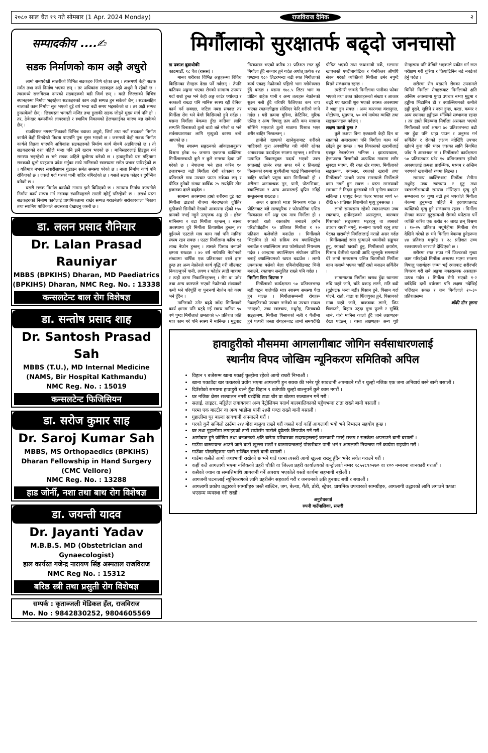२०८० साल चैत १९ गते सोमबार (1 Apr. 2024 Monday) राजविराज दैनिक २
सम्पादकीय ....✍
सडक निर्माणको काम अझै अधुरो
लामो समयदेखी सप्तरीको विभिन्न सडकहरु जिर्ण रहेका छन् । त्यसमध्ये केही सडक मर्मत तथा नयाँ निर्माण भएका छन् । तर अधिकांश सडकहरु अझै अधुरो नै रहेको छ । त्यसमध्ये राजविराज नगरको सडकहरुको बढी जिर्ण छन् । यस्तै जिल्लाको विभिन्न स्थानहरुमा निर्माण भइरहेका सडकहरुको काम अझै सम्पन्न हुन सकेको छैन् । सडकसहित नालाको काम निर्माण सुरु भएको दुई वर्ष भन्दा बढी समय भइसकेको छ । तर अझै सम्पन्न हुनसकेको छैन् । छिन्नमस्ता भगवती मन्दिर तथा हुलाकी सडक जोड्ने मुख्य मार्ग पनि हो । तर, ठेकेदार कम्पनीको लापरवाही र स्थानिय निकायको हेलचक्राईका कारण बन्न सकेको छैन् ।
राजविराज नगरपालिकाको विभिन्न वडाका अधुरो, जिर्ण तथा नयाँ सडकको निर्माण कार्यले केही दिनदेखी तिब्रता पाएपनि पुनः सुस्त भएको छ । जसमध्ये केही सडक निर्माण कार्यले तिब्रता पाएपनि अधिकांश सडकहरुको निर्माण कार्य बीचमै अडकिएको छ । ती सडकहरुको दशा पहिले भन्दा पनि झनै खराब भएको छ । मानिसहरुलाई हिडडुल गर्न समस्या भइरहेको छ भने सडक अहिले धुलोमय बनेको छ । हावाहुरीको यस महिनामा सडकको धुलो घरहरुमा प्रवेश गर्नुका साथै मानिसको स्वास्थ्यमा समेत प्रभाव पारिरहेको छ । यतिमात्र नभएर सवारीसाधन गुडाउन समेत समस्या परेको छ । नाला निर्माण कार्य पनि रोकिएको छ । जसले गर्दा घरको पानी बाहिर बगिरहेको छ । यसले सडक फोहर र दुर्गन्धित बनेको छ ।
यसरी सडक निर्माण कार्यको नाममा झनै बिग्रिएको छ । समयमा निर्माण कम्पनीले निर्माण कार्य सम्पन्न गर्न नसक्दा स्थानियहरुले सास्ती व्होर्नु परिरहेको छ । तसर्थ यस्ता सडकहरुको निर्माण कार्यलाई प्राथमिकतामा राखेर सम्पन्न गराउनेतर्फ सरोकारवाला निकाय तथा स्थानिय पालिकाले अग्रसरता देखाउनु जरुरी छ ।
डा. ललन प्रसाद रौनियार
Dr. Lalan Prasad Rauniyar
MBBS (BPKIHS) Dharan, MD Paediatrics (BPKIHS) Dharan, NMC Reg. No. : 13338
कन्सलटेन्ट बाल रोग विशेषज्ञ
डा. सन्तोष प्रसाद शाह
Dr. Santosh Prasad Sah
MBBS (T.U.), MD Internal Medicine (NAMS, Bir Hospital Kathmandu)
NMC Reg. No. : 15019
कन्सलटेन्ट फिजिसियन
डा. सरोज कुमार साह
Dr. Saroj Kumar Sah
MBBS, MS Orthopaedics (BPKIHS) Dharan Fellowship in Hand Surgery (CMC Vellore)
NMC Reg. No. : 13288
हाड जोर्नी, नशा तथा बाथ रोग विशेषज्ञ
डा. जयन्ती यादव
Dr. Jayanti Yadav
M.B.B.S. MD (Obstetrician and Gynaecologist)
हाल कार्यरत गजेन्द्र नारायण सिंह अस्पताल राजविराज
NMC Reg No. : 15312
बरिष्ठ स्त्री तथा प्रसुती रोग विशेषज्ञ
सम्पर्क : कृताञ्जली मेडिकल हँल, राजविराज
Mo. No : 9842830252, 9804605569
मिर्गौलाको सुरक्षातर्फ बढ्दो जनचासो
डा प्रकाश बुढाथोकी
काठमाडौँ, १८ चैत (रासस) ।
मानव शरीरका विभिन्न अङ्गहरूमा विविध किसिमका रोगहरू देखा पर्ने गर्दछन् । तैपनि कतिपय अङ्गमा भएका रोगको सामान्य उपचार गर्दा राम्रो हुन्छ भने केही अङ्ग काटेर फ्याँक्दा र नक्कली राख्दा पनि मानिस स्वस्थ रही दैनिक कार्य गर्न सक्दछ, जटिल नबन्न सक्दछ तर मिर्गौला रोग भने बेग्लै किसिमको हुने गर्दछ । यसमा मिर्गौला बेकम्मा हुँदा कतिका लागि सम्पत्ति विनाशको ठूलो बाटो बन्ने गरेको छ भने सर्वसाधारणका लागि मृत्युको कारण बन्दै आएको छ ।
विश्व स्वास्थ्य सङ्गठनको आँकडाअनुसार विश्वमा हरेक १० जनामा एकजना व्यक्तिमा मिर्गौलासम्बन्धी कुनै न कुनै समस्या देखा पर्ने गरेको छ । नेपालमा भने हाल करिब १० हजारभन्दा बढी मिर्गौला रोगी रहेकामा १० प्रतिशतले मात्र उपचार पाउन सकेका छन् र पीडित हुनेको संख्या वार्षिक २५ सयदेखि तीन हजारका दरले बढ्दैछ ।
सामान्य अवस्थामा हाम्रो शरीरमा दुई वटा मिर्गौला ढाडको बीचमा मेरुदण्डको दुवैतिर मुठीजत्रो सिमीको गेडाको आकारमा रहेको १५० ग्रामको नभई नहुने उत्सृजक अङ्ग हो । हरेक मानिसमा २ वटा मिर्गौला रहन्छन् । स्वस्थ अवस्थामा दुवै मिर्गौला क्रियाशील हुन्छन् तर दुईमध्ये एउटाले मात्र काम गर्दा पनि मानिस स्वस्थ रहन सक्छ । एउटा मिर्गौलामा करिब १३ लाख नेफ्रोन हुन्छन् । त्यसले पिसाब बनाउने क्षमता राख्दछ । ४० वर्ष नाघेपछि नेफ्रोनको संख्यामा वार्षिक एक प्रतिशतका दरले ह्रास हुन्छ तर अन्य नेफ्रोनले कार्य वृद्धि गरी जीउबाट निकाल्नुपर्ने पानी, लवण र फोहोर त्यही मात्रामा र त्यही दरमा निकालिरहन्छन् । रोग वा उमेर तथा अन्य कारणले भएको नेफ्रोनको संख्याको कमी भने परिपूर्ति वा पुनःनयाँ नेफ्रोन बन्ने काम भने हुँदैन ।
मानिसको उमेर बढ्दै जाँदा मिर्गौलाको कार्य क्षमता पनि घट्दै गई स्वस्थ मानिस ९० वर्ष पुग्दा मिर्गौलाले क्षमताको ५० प्रतिशत जति मात्र काम गरे पनि स्वस्थ नै मानिन्छ । मुटुबाट निस्कासन भएको करिब २२ प्रतिशत रगत दुई मिर्गौला हुँदै सञ्चार हुने गर्दछ अर्थात् प्रत्येक २४ घण्टामा १८० लिटरभन्दा बढी रगत मिर्गौलाको कार्य एकाइ नेफ्रोनको पहिलो भाग ग्लोमेरुलस हुँदै बग्दछ । यसमा १७८.५ लिटर भाग वा प्रोटिन बाहेक पानी र अन्य तत्वहरू नेफ्रोनको सुक्ष्म नली हुँदै वरिपरि फैलिएका कम चाप भएका रक्तनलीद्वारा सोसिएर फेरि शरीरमै जाने गर्दछ । यसै क्रममा युरिया, क्रेटिनिन, युरिक एसिड र अन्य विषालु तत्व अति कम मात्रामा सोसिने भएकाले ठूलो मात्रामा पिसाब भएर शरीर बाहिर निस्कन्छन् ।
हामीले खाएको खानेकुराबाट शरीरले चाहिएको कुरा अवशोषित गरी बाँकी रहेका अनावश्यक पदार्थहरू रगतमा रहन्छन् । शरीरमा उत्पादित विकारयुक्त पदार्थ भएको उक्त रगतलाई छानेर रगत सफा गर्ने र तिनलाई पिसाबको रुपमा मुत्रथैलीमा पठाई पिसाबमार्फत बाहिर फ्याँक्ने प्रमुख काम मिर्गौलाको हो । शरीरमा अनावश्यक नून, पानी, पोटासियम, क्याल्सियम र अन्य आयनलाई थुप्रिन नदिई सन्तुलनमा राख्दछ ।
अम्ल र क्षारको मात्रा नियन्त्रण गर्दछ । प्रोटिनबाट बन्ने सल्फ्युरिक र फोस्फोरिक एसिड निस्कासन गर्ने अङ्ग एक मात्र मिर्गौला हो । रगतको रातो रक्तकोष बनाउने हर्मोन एरिथ्रोपोइटीन ९० प्रतिशत मिर्गौला र १० प्रतिशत कलेजोले बनाउँछ । मिर्गौलाले भिटामिन डी को सक्रिय रुप क्याल्सिट्रोल बनाउँछ र क्याल्सियम तथा फोस्फेटको नियन्त्रण गर्दछ । आन्द्रामा क्याल्सियम संयोजन प्रोटिन बनाई क्याल्सियमको खपत बढाउँछ । लामो उपवासमा बसेको बेला एमिनोएसिडबाट चिनी बनाउने, रक्तचाप सन्तुलित राख्ने पनि गर्दछ ।
मिर्गौला किन बिग्रन्छ ?
मिर्गौलाको कार्यक्षमता ५० प्रतिशतभन्दा बढी घट्न थालेपछि मात्र स्वास्थ्य समस्या पैदा हुन थाल्छ । मिर्गौलासम्बन्धी रोगहरू नेफ्राइटिसको उपचार नगरेको वा उपचार सफल नभएको, उच्च रक्तचाप, मधुमेह, पिसाबको सङ्क्रमण, मिर्गौला पिसाबको नली र थैलीमा हुने पत्थरी जस्ता रोगहरूबाट लामो समयदेखि पीडित भएको तथा जथाभावी मर्के, भटमास खाएजस्तै एण्टीबायोटिक र पेनकिलर औषधि सेवन गरेको व्यक्तिको मिर्गौला उमेर नपुग्दै बिग्रने सम्भावना रहन्छ ।
त्यसैगरी जन्मदै मिर्गौलामा पानीका फोका भएको तथा उक्त फोकाहरूको संख्या र आकार बढ्दै गए खराबी शुरु भएको वयस्क अवस्थामा नै थाहा हुन सक्छ । अन्य कारणमा वंशानुगत, मोटोपना, धुम्रपान, ५० वर्ष नाघेका व्यक्ति तथा सङ्क्रमणहरू पर्दछन् ।
लक्षण कस्तो हुन्छ ?
कुनै लक्षण बिना एक्कासी केही दिन वा साताको अन्तरालमा पनि मिर्गौला काम गर्न छोड्ने हुन सक्छ । यस विकासको खराबीलाई एक्युट रेनलफेलर भनिन्छ । झाडापखाला, हैजाजस्ता बिरामीको अत्यधिक मात्रामा शरीर सुक्खा भएमा, धेरै रगत खेर गएमा, मिर्गौलाको सङ्क्रमण, क्यान्सर, रगतको खराबी तथा मिर्गौलाको पत्थरी जस्ता समस्याले मिर्गौलाले काम नगर्ने हुन सक्छ । यस्ता समस्याको समयमा नै निदान हुनसक्यो भने मृगौला बचाउन सकिन्छ । एक्युट रेनल फेलर भएका मध्ये ५० देखि ७० प्रतिशत बिरामीको मृत्यु हुनसक्छ ।
लामो समयसम्म रहेको रक्तअल्पता उच्च रक्तचाप, हर्मोनहरुको असन्तुलन, बारम्बार पिसाबको सङ्क्रमण भइरहनु वा त्यसको उपचार राम्ररी नगर्नु, स-साना पत्थरी रहनु तथा पेटका खराबीले मिर्गौलालाई नराम्रो असर गर्दछ । मिर्गौलालाई रगत पुऱ्याउने धमनीको सङ्कुचन हुनु, रगतको खराबी हुनु, मिर्गौलाको क्षयरोग, पिसाब थैलीको खराबी आदि जुनसुकै समस्याले धेरै लामो समयसम्म ग्रसित बिरामीको मिर्गौला काम नलाग्ने भएका चाहिँ राम्रो बनाउन सकिँदैन ।
सामान्यतया मिर्गौला खराब हुँदा खानामा रुचि घट्दै जाने, चाँडै थकाइ लाग्ने, राति बढी (दुईपटक भन्दा बढी) पिसाब हुने, पिसाब गर्दा पोल्ने, रातो, गाढा वा फिँजयुक्त हुने, पिसाबको मात्रा घट्दै जाने, वाकवाक लाग्ने, जिउ चिलाउने, बिहान उठ्दा मुख फुल्ने र सुन्निँदै जाने, गोरो मानिस कालो हुँदै जाने लक्षणहरू देखा पर्दछन् । यस्ता लक्षणहरू अन्य थुप्रै रोगहरूमा पनि देखिने भएकाले यकीन गर्न रगत परीक्षण गरी युरिया र क्रियाटिनिन बढे नबढेको हेर्नु पर्दछ ।
शरीरमा रोग बढाउने रोगका उपनामले चिनिने मिर्गौला रोगहरूबाट मिर्गौलाको क्षति अन्तिम अवस्थामा पुग्दा उपचार नभए मुटुमा र हड्डीमा भिटामिन डी र क्याल्सियमको कमीले हड्डी दुख्ने, सुन्निने र नरम हुन्छ, करङ, कम्मर र अन्य स्थानका हड्डीहरू भाँच्चिने सम्भावना रहन्छ । तर हाम्रो बिडम्बना मिर्गौला असफल भएको मिर्गौलाको कार्य क्षमता ७० प्रतिशतभन्दा बढी नष्ट हुँदा पनि थाहा पाउन र अनुभव गर्न सकिँदैन र रोगको लक्षण नदेखिँदै उपचार खोज्ने कुरा पनि भएन जसका लागि नियमित जाँच नै आवश्यक छ । मिर्गौलाको कार्यक्षमता ५० प्रतिशतबाट घटेर १० प्रतिशतसम्म झरेको अवस्थालाई क्रमशः प्रारम्भिक, मध्यम र अन्तिम चरणको खराबीको रुपमा लिइन्छ ।
सामान्य व्यक्तिभन्दा मिर्गौला रोगीमा मधुमेह उच्च रक्तचाप र मुटु तथा रक्तनलीसम्बन्धी समस्या गाँसिएमा मृत्यु हुने सम्भावना १० गुणा बढी हुने भएकोले मिर्गौला बेकम्मा हुनुभन्दा पहिले नै हृदयाघातबाट व्यक्तिको मृत्यु हुने सम्भावना रहन्छ । मिर्गौला रोगका कारण मुटुसम्बन्धी रोगको चपेटामा पर्ने व्यक्ति करिव एक करोड २० लाख छन् विश्वमा । १०-२५ प्रतिशत मधुमेहीमा मिर्गौला रोग देखिने गरेको छ भने मिर्गौला बेकम्मा हुनेहरूमा ४४ प्रतिशत मधुमेह र २८ प्रतिशत उच्च रक्तचापको कारणले देखिएको छ ।
शरीरमा रगत सफा गर्ने फिल्टरको मुख्य काम गरिरहेको मिर्गौला अस्वस्थ भएमा रगतमा विषालु पदार्थहरू जम्मा भई रगतबाट शरीरभरि विचरण गरी सबै अङ्गमा नकारात्मक असरहरू उत्पन्न गर्दछ । मिर्गौला रोगी भएको १-२ वर्षदेखि दशौं वर्षसम्म पनि लक्षण नदेखिई चलिरहन सक्छ र जब मिर्गौलाले २०-३० प्रतिशतसम्म
बाँकी तीन पृष्ठमा
हावाहुरीको मौसममा आगलागीबाट जोगिन सर्वसाधारणलाई
स्थानीय विपद जोखिम न्यूनिकरण समितिको अपिल
विहान ९ बजेसम्म खाना पकाई चुल्होमा रहेको आगो राम्ररी निभाऔं ।
खाना पकाउँदा खर पत्करको प्रयोग भएमा आगलागी हुन सक्छ की भनेर पूरै सावधानी अपनाउने गरौं र चुल्हो नजिक एक जना अनिवार्य बस्ने बानी बसालौं ।
दिउँसोको समयमा हावाहुरी चल्ने हुँदा विहान ९ बजेपछि चुल्हो बाल्नुपर्ने कुनै काम नगरौं ।
घर नजिक थ्रेसर सञ्चालन नगरी घरदेखि टाढा चौर वा खेतमा सञ्चालन गर्ने गरौं ।
सलाई, लाइटर, मट्टितेल लगायतका अन्य पेट्रोलियम पदार्थ बालबालिकाको पहुँचभन्दा टाढा राख्ने बानी बसालौं ।
घरमा एक बाल्टीन वा अन्य भाडोमा पानी २४सै घण्टा राख्ने बानी बसालौं ।
गुहालीमा घुर बाल्दा सावधानी अपनाउने गरौं ।
घरको कुनै सजिलो ठाउँमा २/४ बोरा बालुवा राख्ने गरौं जसले गर्दा कहिँ आगलागी भयो भने निभाउन सहयोग हुन्छ ।
घर तथा गुहालीमा लगाइएको टाटी राम्रोसँग माटोले दुवैतर्फ लिपपोत गर्ने गरौं ।
आगोबाट हुने जोखिम तथा धनजनको क्षति बारेमा परिवारका सदस्यहरुलाई जानकारी गराई सजग र सतर्कता अपनाउने बानी बसालौं ।
गाउँमा बारुणयन्त्र आउने जाने बाटो खुल्ला राखौं र बारुणयन्त्रलाई पोखरीबाट पानी भर्न र आगलागी नियन्त्रण गर्ने कार्यमा सहयोग गरौं ।
गाउँका पोखरीहरुमा पानी सञ्चित राख्ने बानी बसालौं ।
गाउँमा कसैले आगो जथाभावी राखेको छ भने गाउँ घरमा त्यसरी आगो खुल्ला राख्नु हुँदैन भनेर सचेत गराउने गरौं ।
कहीं कतै आगलागी भएमा नजिकको प्रहरी चौकी वा जिल्ला प्रहरी कार्यालयको कन्ट्रोलको नम्बर ९८५२८९०२७० वा १०० नम्बरमा जानकारी गराऔं ।
कसैको ज्यान वा सम्पत्तिमाथि आगजनी गर्ने अपराध भएकोले यस्तो कार्यमा सहभागी नहोऔं ।
आगजनी घटनालाई न्यूनिकरणको लागि प्रहरीसँग सहकार्य गरौं र जनधनको क्षति हुनबाट बचौं र बचाऔं ।
आगलागी प्रकोप उद्धारको सामग्रीहरु जस्तै बाल्टिन, जग, बेल्चा, गैंती, डोरी, स्ट्रेचर, प्राथमिक उपचारको सामग्रीहरु, आगलागी उद्धारको लागि लगाउने कपडा भएसम्म व्यवस्था गरी राखौं ।
अनुरोधकर्ता
रुपनी गाउँपालिका, सप्तरी